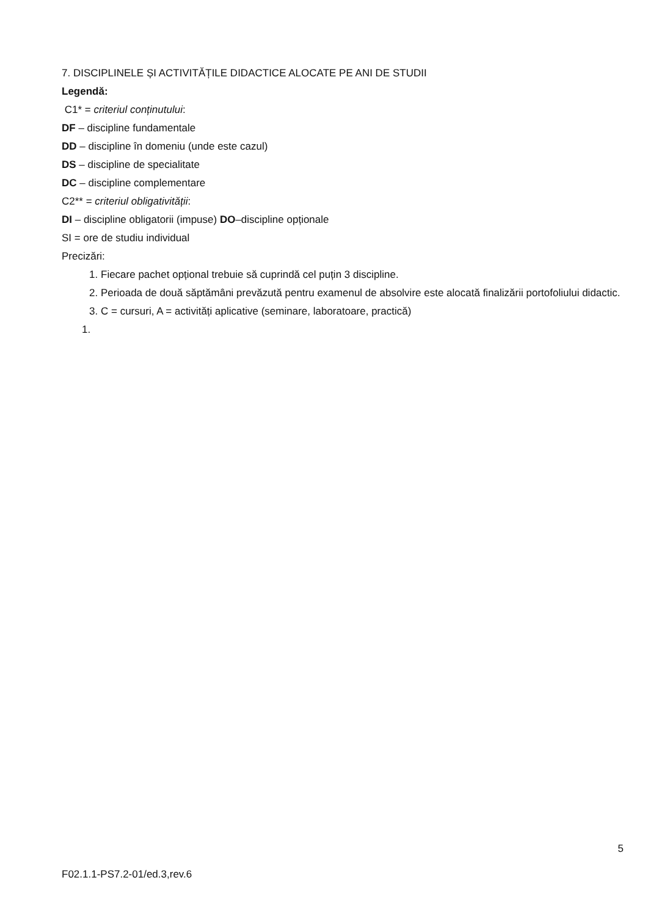7. DISCIPLINELE ȘI ACTIVITĂȚILE DIDACTICE ALOCATE PE ANI DE STUDII
Legendă:
C1* = criteriul conținutului:
DF – discipline fundamentale
DD – discipline în domeniu (unde este cazul)
DS – discipline de specialitate
DC – discipline complementare
C2** = criteriul obligativității:
DI – discipline obligatorii (impuse) DO–discipline opționale
SI = ore de studiu individual
Precizări:
1. Fiecare pachet opțional trebuie să cuprindă cel puțin 3 discipline.
2. Perioada de două săptămâni prevăzută pentru examenul de absolvire este alocată finalizării portofoliului didactic.
3. C = cursuri, A = activități aplicative (seminare, laboratoare, practică)
1.
5
F02.1.1-PS7.2-01/ed.3,rev.6